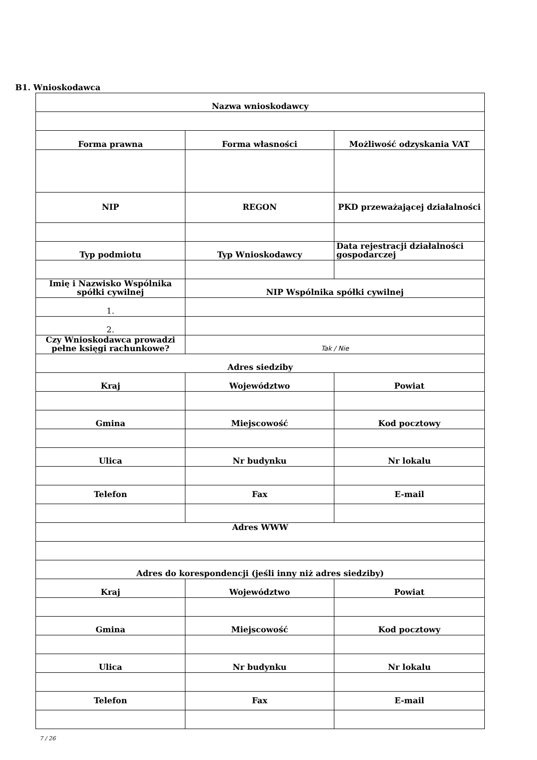B1. Wnioskodawca
| Nazwa wnioskodawcy | | |
| --- | --- | --- |
| Forma prawna | Forma własności | Możliwość odzyskania VAT |
| NIP | REGON | PKD przeważającej działalności |
| Typ podmiotu | Typ Wnioskodawcy | Data rejestracji działalności gospodarczej |
| Imię i Nazwisko Wspólnika spółki cywilnej | NIP Wspólnika spółki cywilnej | |
| 1. | | |
| 2. | | |
| Czy Wnioskodawca prowadzi pełne księgi rachunkowe? | Tak / Nie | |
| Adres siedziby | | |
| Kraj | Województwo | Powiat |
| Gmina | Miejscowość | Kod pocztowy |
| Ulica | Nr budynku | Nr lokalu |
| Telefon | Fax | E-mail |
| Adres WWW | | |
| Adres do korespondencji (jeśli inny niż adres siedziby) | | |
| Kraj | Województwo | Powiat |
| Gmina | Miejscowość | Kod pocztowy |
| Ulica | Nr budynku | Nr lokalu |
| Telefon | Fax | E-mail |
7 / 26